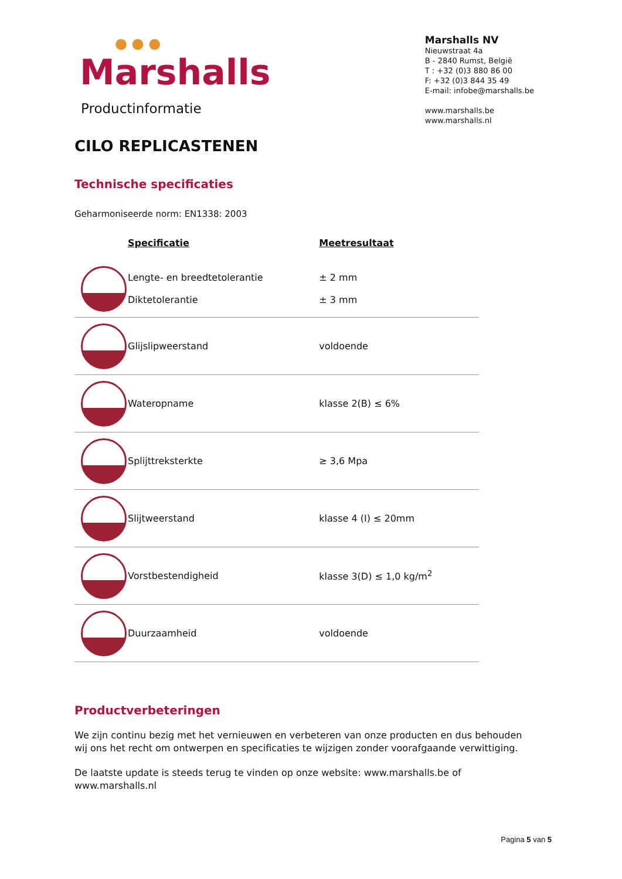● ● ●
Marshalls
Productinformatie
Marshalls NV
Nieuwstraat 4a
B - 2840 Rumst, België
T : +32 (0)3 880 86 00
F: +32 (0)3 844 35 49
E-mail: infobe@marshalls.be
www.marshalls.be
www.marshalls.nl
CILO REPLICASTENEN
Technische specificaties
Geharmoniseerde norm: EN1338: 2003
| | Specificatie | Meetresultaat |
| --- | --- | --- |
| | Lengte- en breedtetolerantie Diktetolerantie | ± 2 mm ± 3 mm |
| | Glijslipweerstand | voldoende |
| | Wateropname | klasse 2(B) ≤ 6% |
| | Splijttreksterkte | ≥ 3,6 Mpa |
| | Slijtweerstand | klasse 4 (I) ≤ 20mm |
| | Vorstbestendigheid | klasse 3(D) ≤ 1,0 kg/m<sup>2</sup> |
| | Duurzaamheid | voldoende |
Productverbeteringen
We zijn continu bezig met het vernieuwen en verbeteren van onze producten en dus behouden wij ons het recht om ontwerpen en specificaties te wijzigen zonder voorafgaande verwittiging.
De laatste update is steeds terug te vinden op onze website: www.marshalls.be of www.marshalls.nl
Pagina 5 van 5